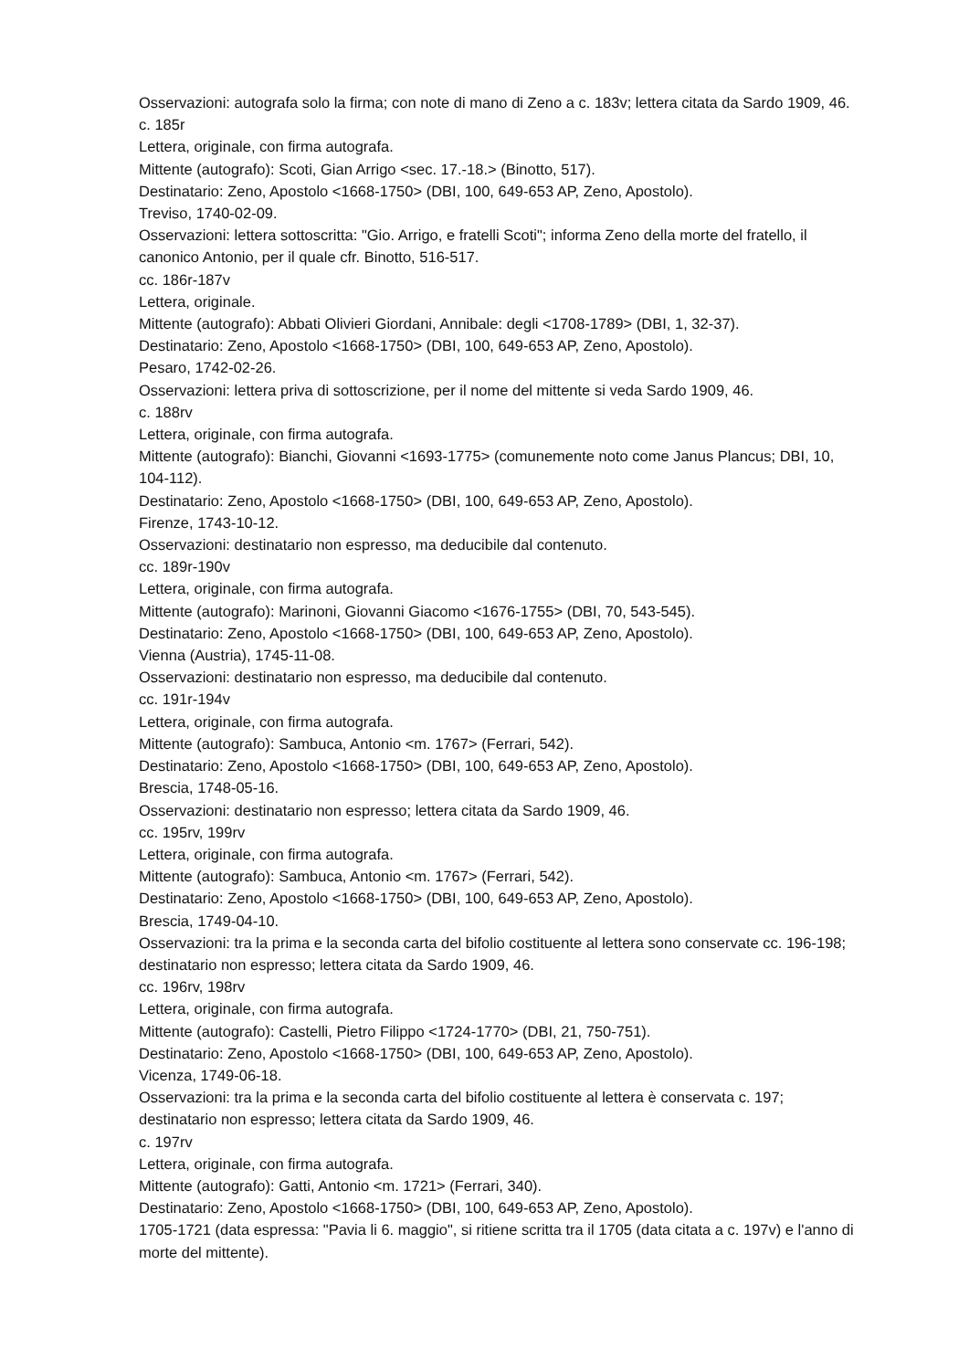Osservazioni: autografa solo la firma; con note di mano di Zeno a c. 183v; lettera citata da Sardo 1909, 46.
c. 185r
Lettera, originale, con firma autografa.
Mittente (autografo): Scoti, Gian Arrigo <sec. 17.-18.> (Binotto, 517).
Destinatario: Zeno, Apostolo <1668-1750> (DBI, 100, 649-653 AP, Zeno, Apostolo).
Treviso, 1740-02-09.
Osservazioni: lettera sottoscritta: "Gio. Arrigo, e fratelli Scoti"; informa Zeno della morte del fratello, il canonico Antonio, per il quale cfr. Binotto, 516-517.
cc. 186r-187v
Lettera, originale.
Mittente (autografo): Abbati Olivieri Giordani, Annibale: degli <1708-1789> (DBI, 1, 32-37).
Destinatario: Zeno, Apostolo <1668-1750> (DBI, 100, 649-653 AP, Zeno, Apostolo).
Pesaro, 1742-02-26.
Osservazioni: lettera priva di sottoscrizione, per il nome del mittente si veda Sardo 1909, 46.
c. 188rv
Lettera, originale, con firma autografa.
Mittente (autografo): Bianchi, Giovanni <1693-1775> (comunemente noto come Janus Plancus; DBI, 10, 104-112).
Destinatario: Zeno, Apostolo <1668-1750> (DBI, 100, 649-653 AP, Zeno, Apostolo).
Firenze, 1743-10-12.
Osservazioni: destinatario non espresso, ma deducibile dal contenuto.
cc. 189r-190v
Lettera, originale, con firma autografa.
Mittente (autografo): Marinoni, Giovanni Giacomo <1676-1755> (DBI, 70, 543-545).
Destinatario: Zeno, Apostolo <1668-1750> (DBI, 100, 649-653 AP, Zeno, Apostolo).
Vienna (Austria), 1745-11-08.
Osservazioni: destinatario non espresso, ma deducibile dal contenuto.
cc. 191r-194v
Lettera, originale, con firma autografa.
Mittente (autografo): Sambuca, Antonio <m. 1767> (Ferrari, 542).
Destinatario: Zeno, Apostolo <1668-1750> (DBI, 100, 649-653 AP, Zeno, Apostolo).
Brescia, 1748-05-16.
Osservazioni: destinatario non espresso; lettera citata da Sardo 1909, 46.
cc. 195rv, 199rv
Lettera, originale, con firma autografa.
Mittente (autografo): Sambuca, Antonio <m. 1767> (Ferrari, 542).
Destinatario: Zeno, Apostolo <1668-1750> (DBI, 100, 649-653 AP, Zeno, Apostolo).
Brescia, 1749-04-10.
Osservazioni: tra la prima e la seconda carta del bifolio costituente al lettera sono conservate cc. 196-198; destinatario non espresso; lettera citata da Sardo 1909, 46.
cc. 196rv, 198rv
Lettera, originale, con firma autografa.
Mittente (autografo): Castelli, Pietro Filippo <1724-1770> (DBI, 21, 750-751).
Destinatario: Zeno, Apostolo <1668-1750> (DBI, 100, 649-653 AP, Zeno, Apostolo).
Vicenza, 1749-06-18.
Osservazioni: tra la prima e la seconda carta del bifolio costituente al lettera è conservata c. 197; destinatario non espresso; lettera citata da Sardo 1909, 46.
c. 197rv
Lettera, originale, con firma autografa.
Mittente (autografo): Gatti, Antonio <m. 1721> (Ferrari, 340).
Destinatario: Zeno, Apostolo <1668-1750> (DBI, 100, 649-653 AP, Zeno, Apostolo).
1705-1721 (data espressa: "Pavia li 6. maggio", si ritiene scritta tra il 1705 (data citata a c. 197v) e l'anno di morte del mittente).